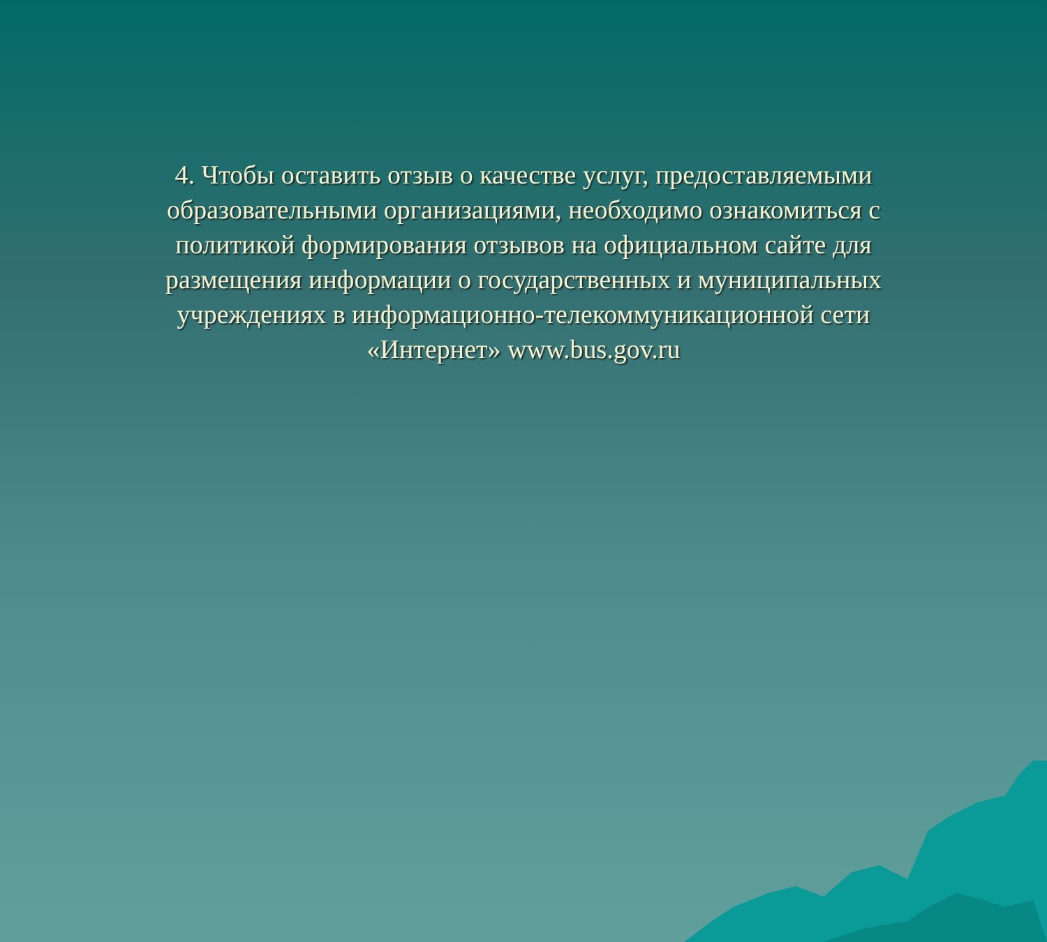4. Чтобы оставить отзыв о качестве услуг, предоставляемыми образовательными организациями, необходимо ознакомиться с политикой формирования отзывов на официальном сайте для размещения информации о государственных и муниципальных учреждениях в информационно-телекоммуникационной сети «Интернет» www.bus.gov.ru